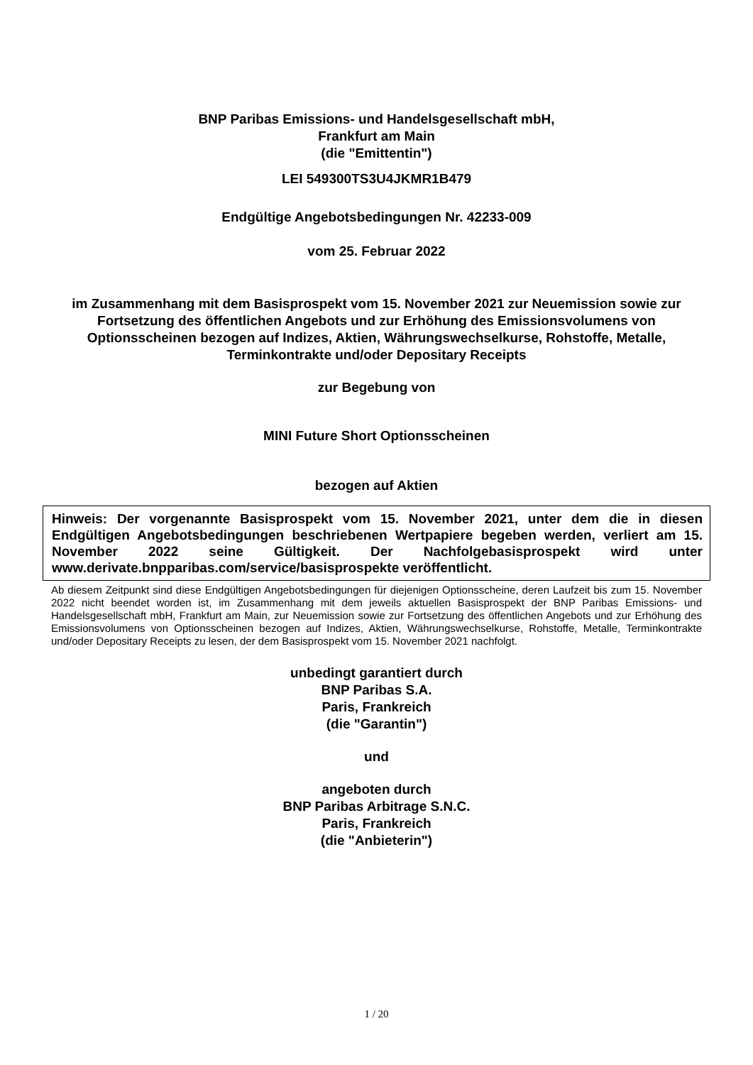BNP Paribas Emissions- und Handelsgesellschaft mbH,
Frankfurt am Main
(die "Emittentin")
LEI 549300TS3U4JKMR1B479
Endgültige Angebotsbedingungen Nr. 42233-009
vom 25. Februar 2022
im Zusammenhang mit dem Basisprospekt vom 15. November 2021 zur Neuemission sowie zur Fortsetzung des öffentlichen Angebots und zur Erhöhung des Emissionsvolumens von Optionsscheinen bezogen auf Indizes, Aktien, Währungswechselkurse, Rohstoffe, Metalle, Terminkontrakte und/oder Depositary Receipts
zur Begebung von
MINI Future Short Optionsscheinen
bezogen auf Aktien
Hinweis: Der vorgenannte Basisprospekt vom 15. November 2021, unter dem die in diesen Endgültigen Angebotsbedingungen beschriebenen Wertpapiere begeben werden, verliert am 15. November 2022 seine Gültigkeit. Der Nachfolgebasisprospekt wird unter www.derivate.bnpparibas.com/service/basisprospekte veröffentlicht.
Ab diesem Zeitpunkt sind diese Endgültigen Angebotsbedingungen für diejenigen Optionsscheine, deren Laufzeit bis zum 15. November 2022 nicht beendet worden ist, im Zusammenhang mit dem jeweils aktuellen Basisprospekt der BNP Paribas Emissions- und Handelsgesellschaft mbH, Frankfurt am Main, zur Neuemission sowie zur Fortsetzung des öffentlichen Angebots und zur Erhöhung des Emissionsvolumens von Optionsscheinen bezogen auf Indizes, Aktien, Währungswechselkurse, Rohstoffe, Metalle, Terminkontrakte und/oder Depositary Receipts zu lesen, der dem Basisprospekt vom 15. November 2021 nachfolgt.
unbedingt garantiert durch
BNP Paribas S.A.
Paris, Frankreich
(die "Garantin")
und
angeboten durch
BNP Paribas Arbitrage S.N.C.
Paris, Frankreich
(die "Anbieterin")
1 / 20